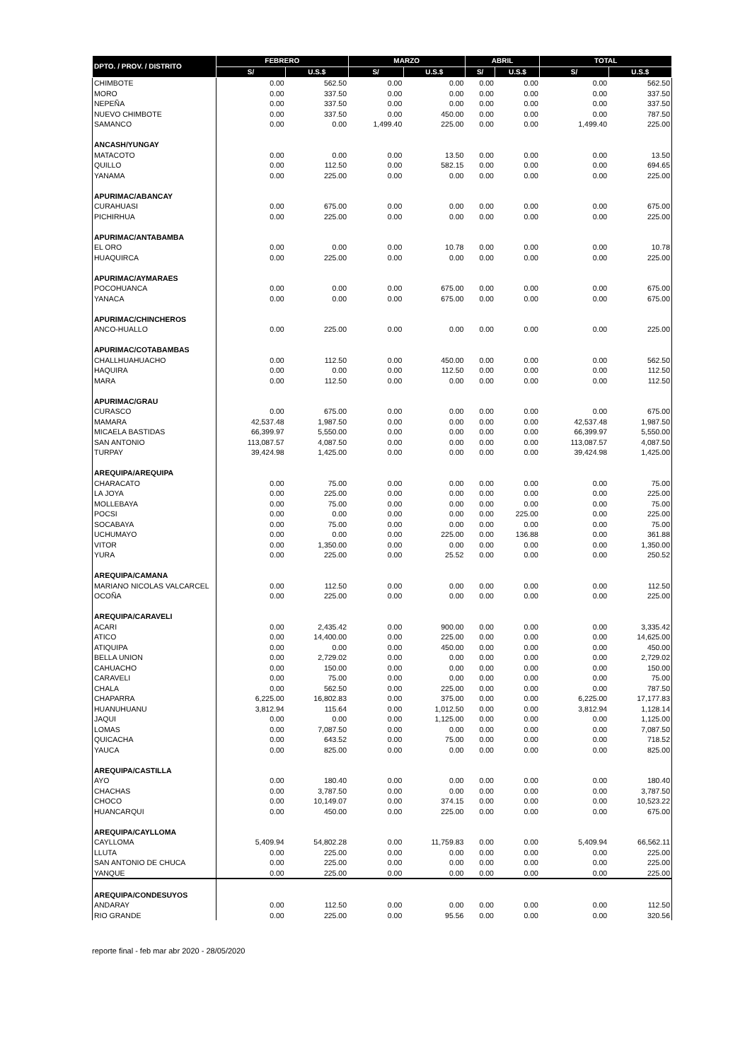| DPTO. / PROV. / DISTRITO | FEBRERO | | MARZO | | ABRIL | | TOTAL | |
| --- | --- | --- | --- | --- | --- | --- | --- | --- |
| | S/ | U.S.$ | S/ | U.S.$ | S/ | U.S.$ | S/ | U.S.$ |
| CHIMBOTE | 0.00 | 562.50 | 0.00 | 0.00 | 0.00 | 0.00 | 0.00 | 562.50 |
| MORO | 0.00 | 337.50 | 0.00 | 0.00 | 0.00 | 0.00 | 0.00 | 337.50 |
| NEPEÑA | 0.00 | 337.50 | 0.00 | 0.00 | 0.00 | 0.00 | 0.00 | 337.50 |
| NUEVO CHIMBOTE | 0.00 | 337.50 | 0.00 | 450.00 | 0.00 | 0.00 | 0.00 | 787.50 |
| SAMANCO | 0.00 | 0.00 | 1,499.40 | 225.00 | 0.00 | 0.00 | 1,499.40 | 225.00 |
| ANCASH/YUNGAY | | | | | | | | |
| MATACOTO | 0.00 | 0.00 | 0.00 | 13.50 | 0.00 | 0.00 | 0.00 | 13.50 |
| QUILLO | 0.00 | 112.50 | 0.00 | 582.15 | 0.00 | 0.00 | 0.00 | 694.65 |
| YANAMA | 0.00 | 225.00 | 0.00 | 0.00 | 0.00 | 0.00 | 0.00 | 225.00 |
| APURIMAC/ABANCAY | | | | | | | | |
| CURAHUASI | 0.00 | 675.00 | 0.00 | 0.00 | 0.00 | 0.00 | 0.00 | 675.00 |
| PICHIRHUA | 0.00 | 225.00 | 0.00 | 0.00 | 0.00 | 0.00 | 0.00 | 225.00 |
| APURIMAC/ANTABAMBA | | | | | | | | |
| EL ORO | 0.00 | 0.00 | 0.00 | 10.78 | 0.00 | 0.00 | 0.00 | 10.78 |
| HUAQUIRCA | 0.00 | 225.00 | 0.00 | 0.00 | 0.00 | 0.00 | 0.00 | 225.00 |
| APURIMAC/AYMARAES | | | | | | | | |
| POCOHUANCA | 0.00 | 0.00 | 0.00 | 675.00 | 0.00 | 0.00 | 0.00 | 675.00 |
| YANACA | 0.00 | 0.00 | 0.00 | 675.00 | 0.00 | 0.00 | 0.00 | 675.00 |
| APURIMAC/CHINCHEROS | | | | | | | | |
| ANCO-HUALLO | 0.00 | 225.00 | 0.00 | 0.00 | 0.00 | 0.00 | 0.00 | 225.00 |
| APURIMAC/COTABAMBAS | | | | | | | | |
| CHALLHUAHUACHO | 0.00 | 112.50 | 0.00 | 450.00 | 0.00 | 0.00 | 0.00 | 562.50 |
| HAQUIRA | 0.00 | 0.00 | 0.00 | 112.50 | 0.00 | 0.00 | 0.00 | 112.50 |
| MARA | 0.00 | 112.50 | 0.00 | 0.00 | 0.00 | 0.00 | 0.00 | 112.50 |
| APURIMAC/GRAU | | | | | | | | |
| CURASCO | 0.00 | 675.00 | 0.00 | 0.00 | 0.00 | 0.00 | 0.00 | 675.00 |
| MAMARA | 42,537.48 | 1,987.50 | 0.00 | 0.00 | 0.00 | 0.00 | 42,537.48 | 1,987.50 |
| MICAELA BASTIDAS | 66,399.97 | 5,550.00 | 0.00 | 0.00 | 0.00 | 0.00 | 66,399.97 | 5,550.00 |
| SAN ANTONIO | 113,087.57 | 4,087.50 | 0.00 | 0.00 | 0.00 | 0.00 | 113,087.57 | 4,087.50 |
| TURPAY | 39,424.98 | 1,425.00 | 0.00 | 0.00 | 0.00 | 0.00 | 39,424.98 | 1,425.00 |
| AREQUIPA/AREQUIPA | | | | | | | | |
| CHARACATO | 0.00 | 75.00 | 0.00 | 0.00 | 0.00 | 0.00 | 0.00 | 75.00 |
| LA JOYA | 0.00 | 225.00 | 0.00 | 0.00 | 0.00 | 0.00 | 0.00 | 225.00 |
| MOLLEBAYA | 0.00 | 75.00 | 0.00 | 0.00 | 0.00 | 0.00 | 0.00 | 75.00 |
| POCSI | 0.00 | 0.00 | 0.00 | 0.00 | 0.00 | 225.00 | 0.00 | 225.00 |
| SOCABAYA | 0.00 | 75.00 | 0.00 | 0.00 | 0.00 | 0.00 | 0.00 | 75.00 |
| UCHUMAYO | 0.00 | 0.00 | 0.00 | 225.00 | 0.00 | 136.88 | 0.00 | 361.88 |
| VITOR | 0.00 | 1,350.00 | 0.00 | 0.00 | 0.00 | 0.00 | 0.00 | 1,350.00 |
| YURA | 0.00 | 225.00 | 0.00 | 25.52 | 0.00 | 0.00 | 0.00 | 250.52 |
| AREQUIPA/CAMANA | | | | | | | | |
| MARIANO NICOLAS VALCARCEL | 0.00 | 112.50 | 0.00 | 0.00 | 0.00 | 0.00 | 0.00 | 112.50 |
| OCOÑA | 0.00 | 225.00 | 0.00 | 0.00 | 0.00 | 0.00 | 0.00 | 225.00 |
| AREQUIPA/CARAVELI | | | | | | | | |
| ACARI | 0.00 | 2,435.42 | 0.00 | 900.00 | 0.00 | 0.00 | 0.00 | 3,335.42 |
| ATICO | 0.00 | 14,400.00 | 0.00 | 225.00 | 0.00 | 0.00 | 0.00 | 14,625.00 |
| ATIQUIPA | 0.00 | 0.00 | 0.00 | 450.00 | 0.00 | 0.00 | 0.00 | 450.00 |
| BELLA UNION | 0.00 | 2,729.02 | 0.00 | 0.00 | 0.00 | 0.00 | 0.00 | 2,729.02 |
| CAHUACHO | 0.00 | 150.00 | 0.00 | 0.00 | 0.00 | 0.00 | 0.00 | 150.00 |
| CARAVELI | 0.00 | 75.00 | 0.00 | 0.00 | 0.00 | 0.00 | 0.00 | 75.00 |
| CHALA | 0.00 | 562.50 | 0.00 | 225.00 | 0.00 | 0.00 | 0.00 | 787.50 |
| CHAPARRA | 6,225.00 | 16,802.83 | 0.00 | 375.00 | 0.00 | 0.00 | 6,225.00 | 17,177.83 |
| HUANUHUANU | 3,812.94 | 115.64 | 0.00 | 1,012.50 | 0.00 | 0.00 | 3,812.94 | 1,128.14 |
| JAQUI | 0.00 | 0.00 | 0.00 | 1,125.00 | 0.00 | 0.00 | 0.00 | 1,125.00 |
| LOMAS | 0.00 | 7,087.50 | 0.00 | 0.00 | 0.00 | 0.00 | 0.00 | 7,087.50 |
| QUICACHA | 0.00 | 643.52 | 0.00 | 75.00 | 0.00 | 0.00 | 0.00 | 718.52 |
| YAUCA | 0.00 | 825.00 | 0.00 | 0.00 | 0.00 | 0.00 | 0.00 | 825.00 |
| AREQUIPA/CASTILLA | | | | | | | | |
| AYO | 0.00 | 180.40 | 0.00 | 0.00 | 0.00 | 0.00 | 0.00 | 180.40 |
| CHACHAS | 0.00 | 3,787.50 | 0.00 | 0.00 | 0.00 | 0.00 | 0.00 | 3,787.50 |
| CHOCO | 0.00 | 10,149.07 | 0.00 | 374.15 | 0.00 | 0.00 | 0.00 | 10,523.22 |
| HUANCARQUI | 0.00 | 450.00 | 0.00 | 225.00 | 0.00 | 0.00 | 0.00 | 675.00 |
| AREQUIPA/CAYLLOMA | | | | | | | | |
| CAYLLOMA | 5,409.94 | 54,802.28 | 0.00 | 11,759.83 | 0.00 | 0.00 | 5,409.94 | 66,562.11 |
| LLUTA | 0.00 | 225.00 | 0.00 | 0.00 | 0.00 | 0.00 | 0.00 | 225.00 |
| SAN ANTONIO DE CHUCA | 0.00 | 225.00 | 0.00 | 0.00 | 0.00 | 0.00 | 0.00 | 225.00 |
| YANQUE | 0.00 | 225.00 | 0.00 | 0.00 | 0.00 | 0.00 | 0.00 | 225.00 |
| AREQUIPA/CONDESUYOS | | | | | | | | |
| ANDARAY | 0.00 | 112.50 | 0.00 | 0.00 | 0.00 | 0.00 | 0.00 | 112.50 |
| RIO GRANDE | 0.00 | 225.00 | 0.00 | 95.56 | 0.00 | 0.00 | 0.00 | 320.56 |
reporte final - feb mar abr 2020 - 28/05/2020